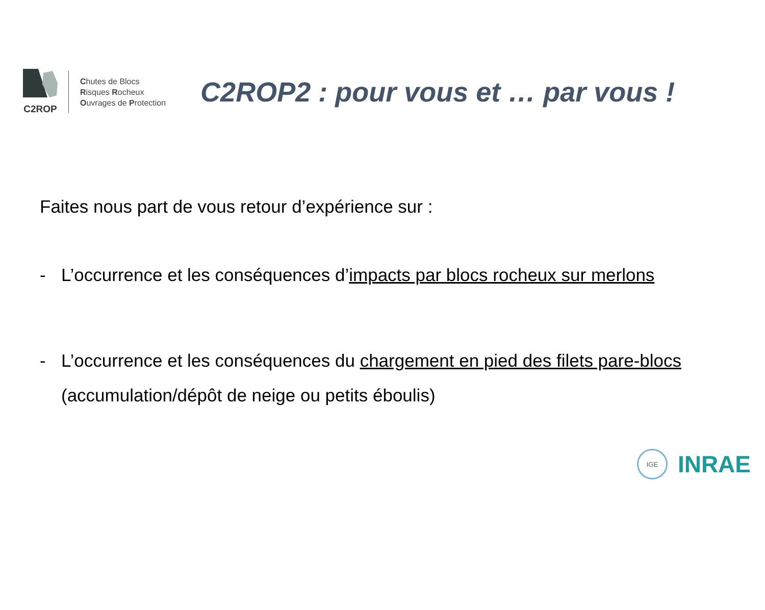C2ROP
Chutes de Blocs
Risques Rocheux
Ouvrages de Protection
C2ROP2 : pour vous et … par vous !
Faites nous part de vous retour d’expérience sur :
- L’occurrence et les conséquences d’impacts par blocs rocheux sur merlons
- L’occurrence et les conséquences du chargement en pied des filets pare-blocs (accumulation/dépôt de neige ou petits éboulis)
IGE
INRAE